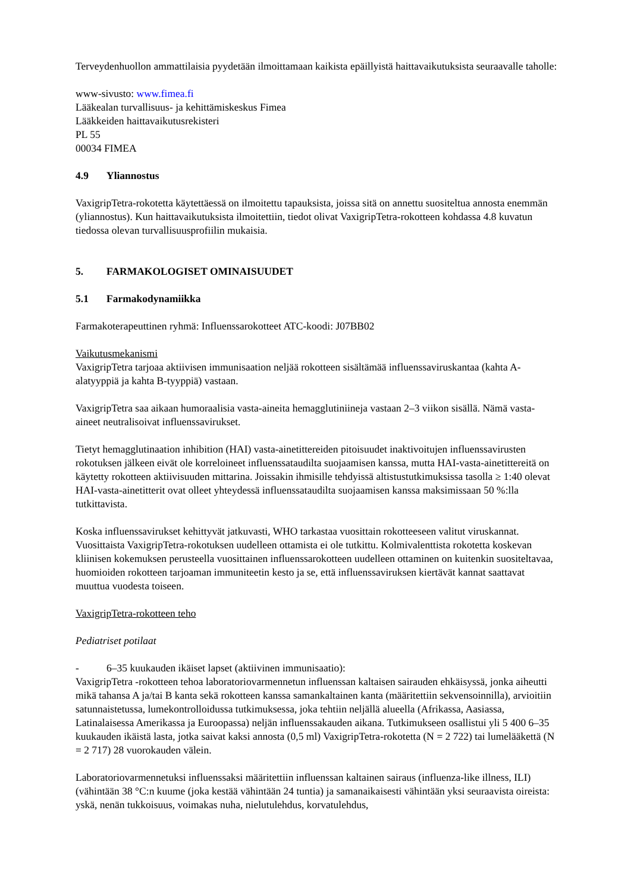Terveydenhuollon ammattilaisia pyydetään ilmoittamaan kaikista epäillyistä haittavaikutuksista seuraavalle taholle:
www-sivusto: www.fimea.fi
Lääkealan turvallisuus- ja kehittämiskeskus Fimea
Lääkkeiden haittavaikutusrekisteri
PL 55
00034 FIMEA
4.9 Yliannostus
VaxigripTetra-rokotetta käytettäessä on ilmoitettu tapauksista, joissa sitä on annettu suositeltua annosta enemmän (yliannostus). Kun haittavaikutuksista ilmoitettiin, tiedot olivat VaxigripTetra-rokotteen kohdassa 4.8 kuvatun tiedossa olevan turvallisuusprofiilin mukaisia.
5. FARMAKOLOGISET OMINAISUUDET
5.1 Farmakodynamiikka
Farmakoterapeuttinen ryhmä: Influenssarokotteet ATC-koodi: J07BB02
Vaikutusmekanismi
VaxigripTetra tarjoaa aktiivisen immunisaation neljää rokotteen sisältämää influenssaviruskantaa (kahta A-alatyyppiä ja kahta B-tyyppiä) vastaan.
VaxigripTetra saa aikaan humoraalisia vasta-aineita hemagglutiniineja vastaan 2–3 viikon sisällä. Nämä vasta-aineet neutralisoivat influenssavirukset.
Tietyt hemagglutinaation inhibition (HAI) vasta-ainetittereiden pitoisuudet inaktivoitujen influenssavirusten rokotuksen jälkeen eivät ole korreloineet influenssataudilta suojaamisen kanssa, mutta HAI-vasta-ainetittereitä on käytetty rokotteen aktiivisuuden mittarina. Joissakin ihmisille tehdyissä altistustutkimuksissa tasolla ≥ 1:40 olevat HAI-vasta-ainetitterit ovat olleet yhteydessä influenssataudilta suojaamisen kanssa maksimissaan 50 %:lla tutkittavista.
Koska influenssavirukset kehittyvät jatkuvasti, WHO tarkastaa vuosittain rokotteeseen valitut viruskannat.
Vuosittaista VaxigripTetra-rokotuksen uudelleen ottamista ei ole tutkittu. Kolmivalenttista rokotetta koskevan kliinisen kokemuksen perusteella vuosittainen influenssarokotteen uudelleen ottaminen on kuitenkin suositeltavaa, huomioiden rokotteen tarjoaman immuniteetin kesto ja se, että influenssaviruksen kiertävät kannat saattavat muuttua vuodesta toiseen.
VaxigripTetra-rokotteen teho
Pediatriset potilaat
- 6–35 kuukauden ikäiset lapset (aktiivinen immunisaatio):
VaxigripTetra -rokotteen tehoa laboratoriovarmennetun influenssan kaltaisen sairauden ehkäisyssä, jonka aiheutti mikä tahansa A ja/tai B kanta sekä rokotteen kanssa samankaltainen kanta (määritettiin sekvensoinnilla), arvioitiin satunnaistetussa, lumekontrolloidussa tutkimuksessa, joka tehtiin neljällä alueella (Afrikassa, Aasiassa, Latinalaisessa Amerikassa ja Euroopassa) neljän influenssakauden aikana. Tutkimukseen osallistui yli 5 400 6–35 kuukauden ikäistä lasta, jotka saivat kaksi annosta (0,5 ml) VaxigripTetra-rokotetta (N = 2 722) tai lumelääkettä (N = 2 717) 28 vuorokauden välein.
Laboratoriovarmennetuksi influenssaksi määritettiin influenssan kaltainen sairaus (influenza-like illness, ILI) (vähintään 38 °C:n kuume (joka kestää vähintään 24 tuntia) ja samanaikaisesti vähintään yksi seuraavista oireista: yskä, nenän tukkoisuus, voimakas nuha, nielutulehdus, korvatulehdus,